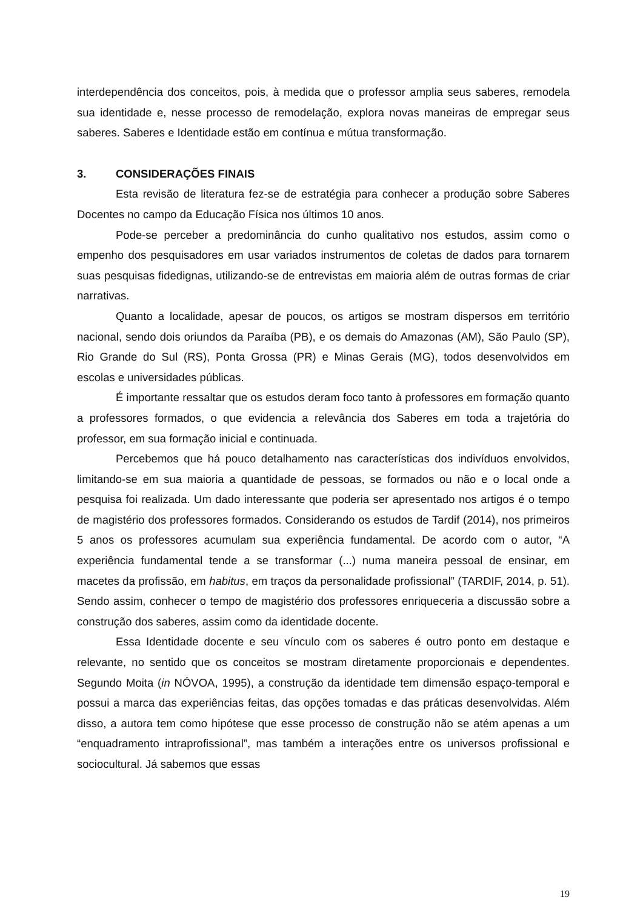interdependência dos conceitos, pois, à medida que o professor amplia seus saberes, remodela sua identidade e, nesse processo de remodelação, explora novas maneiras de empregar seus saberes. Saberes e Identidade estão em contínua e mútua transformação.
3. CONSIDERAÇÕES FINAIS
Esta revisão de literatura fez-se de estratégia para conhecer a produção sobre Saberes Docentes no campo da Educação Física nos últimos 10 anos.
Pode-se perceber a predominância do cunho qualitativo nos estudos, assim como o empenho dos pesquisadores em usar variados instrumentos de coletas de dados para tornarem suas pesquisas fidedignas, utilizando-se de entrevistas em maioria além de outras formas de criar narrativas.
Quanto a localidade, apesar de poucos, os artigos se mostram dispersos em território nacional, sendo dois oriundos da Paraíba (PB), e os demais do Amazonas (AM), São Paulo (SP), Rio Grande do Sul (RS), Ponta Grossa (PR) e Minas Gerais (MG), todos desenvolvidos em escolas e universidades públicas.
É importante ressaltar que os estudos deram foco tanto à professores em formação quanto a professores formados, o que evidencia a relevância dos Saberes em toda a trajetória do professor, em sua formação inicial e continuada.
Percebemos que há pouco detalhamento nas características dos indivíduos envolvidos, limitando-se em sua maioria a quantidade de pessoas, se formados ou não e o local onde a pesquisa foi realizada. Um dado interessante que poderia ser apresentado nos artigos é o tempo de magistério dos professores formados. Considerando os estudos de Tardif (2014), nos primeiros 5 anos os professores acumulam sua experiência fundamental. De acordo com o autor, “A experiência fundamental tende a se transformar (...) numa maneira pessoal de ensinar, em macetes da profissão, em habitus, em traços da personalidade profissional” (TARDIF, 2014, p. 51). Sendo assim, conhecer o tempo de magistério dos professores enriqueceria a discussão sobre a construção dos saberes, assim como da identidade docente.
Essa Identidade docente e seu vínculo com os saberes é outro ponto em destaque e relevante, no sentido que os conceitos se mostram diretamente proporcionais e dependentes. Segundo Moita (in NÓVOA, 1995), a construção da identidade tem dimensão espaço-temporal e possui a marca das experiências feitas, das opções tomadas e das práticas desenvolvidas. Além disso, a autora tem como hipótese que esse processo de construção não se atém apenas a um “enquadramento intraprofissional”, mas também a interações entre os universos profissional e sociocultural. Já sabemos que essas
19